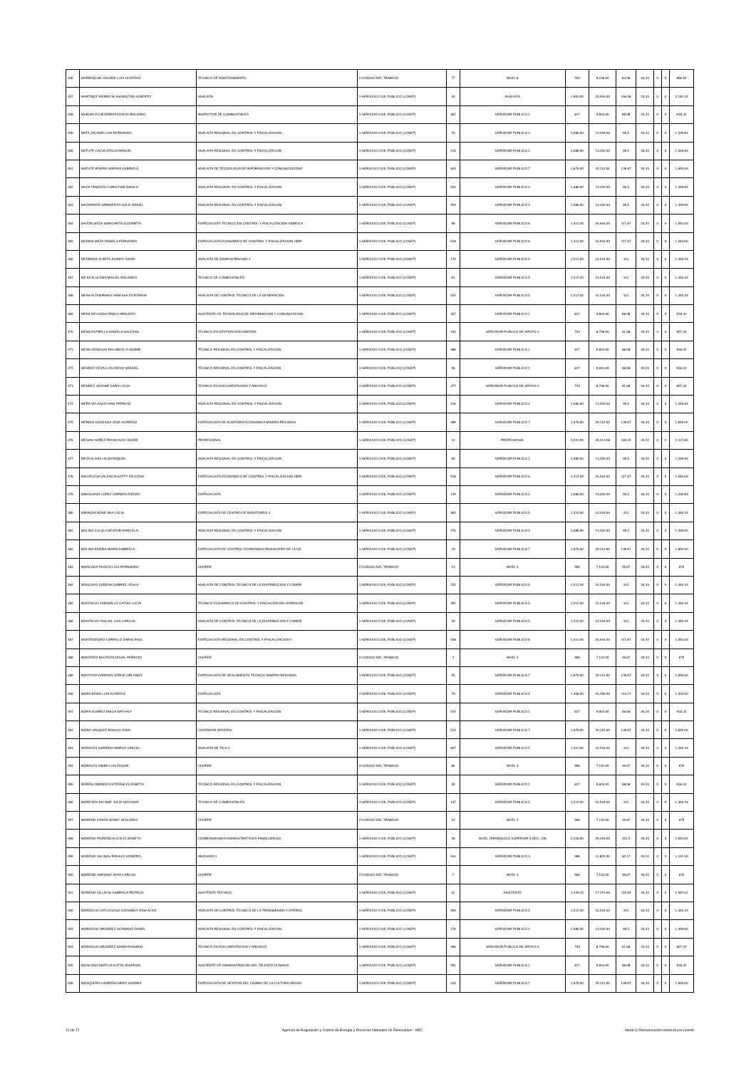| 456 | MARROQUIN JACOME LUIS GUSTAVO | TECNICO DE MANTENIMIENTO | 2-CODIGO DEL TRABAJO | 77 | NIVEL 8 | 763 | 9,156.00 | 63,58 | 33,33 | 0 | 0 | 859,92 |
| 457 | MARTINEZ FIERRO W ASHINGTON ALBERTO | ANALISTA | 1-SERVICIO CIVIL PUBLICO (LOSEP) | 40 | ANALISTA | 1,993.00 | 23,916.00 | 166,08 | 33,33 | 0 | 0 | 2,192.42 |
| 458 | MARURI ECHEVERRIA EDW IN ROLANDO | INSPECTOR DE COMBUSTIBLES | 1-SERVICIO CIVIL PUBLICO (LOSEP) | 361 | SERVIDOR PUBLICO 1 | 817 | 9,804.00 | 68,08 | 33,33 | 0 | 0 | 918,42 |
| 459 | MATA JACOME LUIS FERNANDO | ANALISTA REGIONAL EN CONTROL Y FISCALIZACION | 1-SERVICIO CIVIL PUBLICO (LOSEP) | 76 | SERVIDOR PUBLICO 4 | 1,086.00 | 13,032.00 | 90,5 | 33,33 | 0 | 0 | 1,209.83 |
| 460 | MATUTE CALVA STALIN MANUEL | ANALISTA REGIONAL EN CONTROL Y FISCALIZACION | 1-SERVICIO CIVIL PUBLICO (LOSEP) | 215 | SERVIDOR PUBLICO 4 | 1,086.00 | 13,032.00 | 90,5 | 33,33 | 0 | 0 | 1,209.83 |
| 461 | MATUTE RIVERA SORAYA GABRIELA | ANALISTA DE TECNOLOGIA DE INFORMACION Y COMUNICACIONE | 1-SERVICIO CIVIL PUBLICO (LOSEP) | 603 | SERVIDOR PUBLICO 7 | 1,676.00 | 20,112.00 | 139,67 | 33,33 | 0 | 0 | 1,849.00 |
| 462 | MAZA TANDAZO CHRISTIAM DANILO | ANALISTA REGIONAL EN CONTROL Y FISCALIZACION | 1-SERVICIO CIVIL PUBLICO (LOSEP) | 504 | SERVIDOR PUBLICO 4 | 1,086.00 | 13,032.00 | 90,5 | 33,33 | 0 | 0 | 1,209.83 |
| 463 | MAZAPANTA SARMIENTO GALO DANIEL | ANALISTA REGIONAL EN CONTROL Y FISCALIZACION | 1-SERVICIO CIVIL PUBLICO (LOSEP) | 253 | SERVIDOR PUBLICO 4 | 1,086.00 | 13,032.00 | 90,5 | 33,33 | 0 | 0 | 1,209.83 |
| 464 | MAZON MEZA MARGARITA ELIZABETH | ESPECIALISTA TECNICO EN CONTROL Y FISCALIZACION HIDROCA | 1-SERVICIO CIVIL PUBLICO (LOSEP) | 98 | SERVIDOR PUBLICO 6 | 1,412.00 | 16,944.00 | 117,67 | 33,33 | 0 | 0 | 1,563.00 |
| 465 | MEDINA MEZA DANIELA FERNANDA | ESPECIALISTA ECONOMICO DE CONTROL Y FISCALIZACION HIDR | 1-SERVICIO CIVIL PUBLICO (LOSEP) | 519 | SERVIDOR PUBLICO 6 | 1,412.00 | 16,944.00 | 117,67 | 33,33 | 0 | 0 | 1,563.00 |
| 466 | MEDRANO ZURITA JHONNY DAVID | ANALISTA DE ADMINISTRACION 2 | 1-SERVICIO CIVIL PUBLICO (LOSEP) | 170 | SERVIDOR PUBLICO 5 | 1,212.00 | 14,544.00 | 101 | 33,33 | 0 | 0 | 1,346.33 |
| 467 | MEJIA ALULEMA MIGUEL ROLANDO | TECNICO DE COMBUSTIBLES | 1-SERVICIO CIVIL PUBLICO (LOSEP) | 91 | SERVIDOR PUBLICO 5 | 1,212.00 | 14,544.00 | 101 | 33,33 | 0 | 0 | 1,346.33 |
| 468 | MENA ALTAMIRANO VANESSA ESTEFANIA | ANALISTA DE CONTROL TECNICO DE LA GENERACION | 1-SERVICIO CIVIL PUBLICO (LOSEP) | 552 | SERVIDOR PUBLICO 5 | 1,212.00 | 14,544.00 | 101 | 33,33 | 0 | 0 | 1,346.33 |
| 469 | MENA DELGADO PABLO ARNULFO | ASISTENTE DE TECNOLOGIA DE INFORMACION Y COMUNICACION | 1-SERVICIO CIVIL PUBLICO (LOSEP) | 357 | SERVIDOR PUBLICO 1 | 817 | 9,804.00 | 68,08 | 33,33 | 0 | 0 | 918,42 |
| 470 | MENA ESTRELLA DANIELA SOLEDAD | TECNICO EN GESTION DOCUMENTAL | 1-SERVICIO CIVIL PUBLICO (LOSEP) | 234 | SERVIDOR PUBLICO DE APOYO 4 | 733 | 8,796.00 | 61,08 | 33,33 | 0 | 0 | 827,42 |
| 471 | MENA VENEGAS ROLANDO VLADIMIR | TECNICO REGIONAL EN CONTROL Y FISCALIZACION | 1-SERVICIO CIVIL PUBLICO (LOSEP) | 489 | SERVIDOR PUBLICO 1 | 817 | 9,804.00 | 68,08 | 33,33 | 0 | 0 | 918,42 |
| 472 | MENDEZ CEVALLOS DIEGO MANUEL | TECNICO REGIONAL EN CONTROL Y FISCALIZACION | 1-SERVICIO CIVIL PUBLICO (LOSEP) | 36 | SERVIDOR PUBLICO 1 | 817 | 9,804.00 | 68,08 | 33,33 | 0 | 0 | 918,42 |
| 473 | MENDEZ JACOME SARA LUCIA | TECNICO EN DOCUMENTACION Y ARCHIVO | 1-SERVICIO CIVIL PUBLICO (LOSEP) | 477 | SERVIDOR PUBLICO DE APOYO 4 | 733 | 8,796.00 | 61,08 | 33,33 | 0 | 0 | 827,42 |
| 474 | MERA VELASCO IVAN PATRICIO | ANALISTA REGIONAL EN CONTROL Y FISCALIZACION | 1-SERVICIO CIVIL PUBLICO (LOSEP) | 216 | SERVIDOR PUBLICO 4 | 1,086.00 | 13,032.00 | 90,5 | 33,33 | 0 | 0 | 1,209.83 |
| 475 | MERINO GONZAGA JOSE ALFREDO | ESPECIALISTA DE AUDITORIA ECONOMICA MINERA REGIONAL | 1-SERVICIO CIVIL PUBLICO (LOSEP) | 289 | SERVIDOR PUBLICO 7 | 1,676.00 | 20,112.00 | 139,67 | 33,33 | 0 | 0 | 1,849.00 |
| 476 | MESIAS NUÑEZ FRANCISCO JAVIER | PROFESIONAL | 1-SERVICIO CIVIL PUBLICO (LOSEP) | 12 | PROFESIONAL | 2,201.09 | 26,413.08 | 183,42 | 33,33 | 0 | 0 | 2,417.85 |
| 477 | MEZA ALDAS HILDA RAQUEL | ANALISTA REGIONAL EN CONTROL Y FISCALIZACION | 1-SERVICIO CIVIL PUBLICO (LOSEP) | 69 | SERVIDOR PUBLICO 4 | 1,086.00 | 13,032.00 | 90,5 | 33,33 | 0 | 0 | 1,209.83 |
| 478 | MICHELENA VALENCIA KATTY AZUCENA | ESPECIALISTA ECONOMICO DE CONTROL Y FISCALIZACION HIDR | 1-SERVICIO CIVIL PUBLICO (LOSEP) | 518 | SERVIDOR PUBLICO 6 | 1,412.00 | 16,944.00 | 117,67 | 33,33 | 0 | 0 | 1,563.00 |
| 479 | MINIGUANO LOPEZ CARMEN PIEDAD | ESPECIALISTA | 1-SERVICIO CIVIL PUBLICO (LOSEP) | 149 | SERVIDOR PUBLICO 4 | 1,086.00 | 13,032.00 | 90,5 | 33,33 | 0 | 0 | 1,209.83 |
| 480 | MIRANDA BONE ANA LUCIA | ESPECIALISTA DE CENTRO DE MONITOREO 2 | 1-SERVICIO CIVIL PUBLICO (LOSEP) | 383 | SERVIDOR PUBLICO 5 | 1,212.00 | 14,544.00 | 101 | 33,33 | 0 | 0 | 1,346.33 |
| 481 | MOLINA CULQUI NESTOR MARCELO | ANALISTA REGIONAL EN CONTROL Y FISCALIZACION | 1-SERVICIO CIVIL PUBLICO (LOSEP) | 275 | SERVIDOR PUBLICO 4 | 1,086.00 | 13,032.00 | 90,5 | 33,33 | 0 | 0 | 1,209.83 |
| 482 | MOLINA RIVERA MARIA GABRIELA | ESPECIALISTA DE CONTROL ECONOMICO FINANCIERO DE LA GE | 1-SERVICIO CIVIL PUBLICO (LOSEP) | 19 | SERVIDOR PUBLICO 7 | 1,676.00 | 20,112.00 | 139,67 | 33,33 | 0 | 0 | 1,849.00 |
| 483 | MONCADA TINOCO LUIS FERNANDO | CHOFER | 2-CODIGO DEL TRABAJO | 13 | NIVEL 3 | 596 | 7,152.00 | 49,67 | 33,33 | 0 | 0 | 679 |
| 484 | MONCAYO CADENA GABRIEL JESUS | ANALISTA DE CONTROL TECNICO DE LA DISTRIBUCION Y COMER | 1-SERVICIO CIVIL PUBLICO (LOSEP) | 152 | SERVIDOR PUBLICO 5 | 1,212.00 | 14,544.00 | 101 | 33,33 | 0 | 0 | 1,346.33 |
| 485 | MONTALVO JARAMILLO CATHIA LUCIA | TECNICO ECONOMICO DE CONTROL Y FISCALIZACION HIDROCAR | 1-SERVICIO CIVIL PUBLICO (LOSEP) | 392 | SERVIDOR PUBLICO 5 | 1,212.00 | 14,544.00 | 101 | 33,33 | 0 | 0 | 1,346.33 |
| 486 | MONTALVO YAGUAL LUIS CARLOS | ANALISTA DE CONTROL TECNICO DE LA DISTRIBUCION Y COMER | 1-SERVICIO CIVIL PUBLICO (LOSEP) | 34 | SERVIDOR PUBLICO 5 | 1,212.00 | 14,544.00 | 101 | 33,33 | 0 | 0 | 1,346.33 |
| 487 | MONTENEGRO CARRILLO DARIO RAUL | ESPECIALISTA REGIONAL EN CONTROL Y FISCALIZACION 1 | 1-SERVICIO CIVIL PUBLICO (LOSEP) | 528 | SERVIDOR PUBLICO 6 | 1,412.00 | 16,944.00 | 117,67 | 33,33 | 0 | 0 | 1,563.00 |
| 488 | MONTERO BAUTISTA DUVAL PATRICIO | CHOFER | 2-CODIGO DEL TRABAJO | 4 | NIVEL 3 | 596 | 7,152.00 | 49,67 | 33,33 | 0 | 0 | 679 |
| 489 | MONTOYA CARRION JORGE ORLANDO | ESPECIALISTA DE SEGUIMIENTO TECNICO MINERO REGIONAL | 1-SERVICIO CIVIL PUBLICO (LOSEP) | 55 | SERVIDOR PUBLICO 7 | 1,676.00 | 20,112.00 | 139,67 | 33,33 | 0 | 0 | 1,849.00 |
| 490 | MORA RIVAS LUIS ALFREDO | ESPECIALISTA | 1-SERVICIO CIVIL PUBLICO (LOSEP) | 79 | SERVIDOR PUBLICO 5 | 1,358.00 | 16,296.00 | 113,17 | 33,33 | 0 | 0 | 1,504.50 |
| 491 | MORA SUAREZ EMILIA NATHALY | TECNICO REGIONAL EN CONTROL Y FISCALIZACION | 1-SERVICIO CIVIL PUBLICO (LOSEP) | 542 | SERVIDOR PUBLICO 1 | 817 | 9,804.00 | 68,08 | 33,33 | 0 | 0 | 918,42 |
| 492 | MORA VASQUEZ BOSCO LENIN | CONTADOR GENERAL | 1-SERVICIO CIVIL PUBLICO (LOSEP) | 512 | SERVIDOR PUBLICO 7 | 1,676.00 | 20,112.00 | 139,67 | 33,33 | 0 | 0 | 1,849.00 |
| 493 | MORALES GARRIDO MARCO VINICIO | ANALISTA DE TICS 2 | 1-SERVICIO CIVIL PUBLICO (LOSEP) | 607 | SERVIDOR PUBLICO 5 | 1,212.00 | 14,544.00 | 101 | 33,33 | 0 | 0 | 1,346.33 |
| 494 | MORALES SIMBA LUIS EDGAR | CHOFER | 2-CODIGO DEL TRABAJO | 84 | NIVEL 3 | 596 | 7,152.00 | 49,67 | 33,33 | 0 | 0 | 679 |
| 495 | MORAN OBANDO ESTEFANI ELIZABETH | TECNICO REGIONAL EN CONTROL Y FISCALIZACION | 1-SERVICIO CIVIL PUBLICO (LOSEP) | 35 | SERVIDOR PUBLICO 1 | 817 | 9,804.00 | 68,08 | 33,33 | 0 | 0 | 918,42 |
| 496 | MOREJON JACOME JULIO GEOVANY | TECNICO DE COMBUSTIBLES | 1-SERVICIO CIVIL PUBLICO (LOSEP) | 137 | SERVIDOR PUBLICO 5 | 1,212.00 | 14,544.00 | 101 | 33,33 | 0 | 0 | 1,346.33 |
| 497 | MORENO CONZA JONNY SEGUNDO | CHOFER | 2-CODIGO DEL TRABAJO | 24 | NIVEL 3 | 596 | 7,152.00 | 49,67 | 33,33 | 0 | 0 | 679 |
| 498 | MORENO PAZMIÑO ALICIA ELIZABETH | COORDINADOR/A ADMINISTRATIVO/A FINANCIERO/A | 1-SERVICIO CIVIL PUBLICO (LOSEP) | 30 | NIVEL JERARQUICO SUPERIOR 3 DEC. 135 | 2,418.00 | 29,016.00 | 201,5 | 33,33 | 0 | 0 | 2,652.83 |
| 499 | MORENO SALINAS RONALD HOMERO | ABOGADO 1 | 1-SERVICIO CIVIL PUBLICO (LOSEP) | 544 | SERVIDOR PUBLICO 3 | 986 | 11,832.00 | 82,17 | 33,33 | 0 | 0 | 1,101.50 |
| 500 | MORENO SORIANO JEAN CARLOS | CHOFER | 2-CODIGO DEL TRABAJO | 7 | NIVEL 3 | 596 | 7,152.00 | 49,67 | 33,33 | 0 | 0 | 679 |
| 501 | MORENO VILLACIS GABRIELA PATRICIA | ASISTENTE TECNICO | 1-SERVICIO CIVIL PUBLICO (LOSEP) | 61 | ASISTENTE | 1,439.33 | 17,271.96 | 119,94 | 33,33 | 0 | 0 | 1,592.61 |
| 502 | MOROCHO CATUCUAGO GIOVANNY OSW ALDO | ANALISTA DE CONTROL TECNICO DE LA TRANSMISION Y OPERAC | 1-SERVICIO CIVIL PUBLICO (LOSEP) | 200 | SERVIDOR PUBLICO 5 | 1,212.00 | 14,544.00 | 101 | 33,33 | 0 | 0 | 1,346.33 |
| 503 | MOROCHO ORDOÑEZ HOSMANY DANIEL | ANALISTA REGIONAL EN CONTROL Y FISCALIZACION | 1-SERVICIO CIVIL PUBLICO (LOSEP) | 176 | SERVIDOR PUBLICO 4 | 1,086.00 | 13,032.00 | 90,5 | 33,33 | 0 | 0 | 1,209.83 |
| 504 | MOROCHO ORDOÑEZ MARIA ROSARIO | TECNICO EN DOCUMENTACION Y ARCHIVO | 1-SERVICIO CIVIL PUBLICO (LOSEP) | 296 | SERVIDOR PUBLICO DE APOYO 4 | 733 | 8,796.00 | 61,08 | 33,33 | 0 | 0 | 827,42 |
| 505 | MOSCOSO MATEUS KATYA JOSEFINA | ASISTENTE DE ADMINISTRACIÓN DEL TALENTO HUMANO | 1-SERVICIO CIVIL PUBLICO (LOSEP) | 591 | SERVIDOR PUBLICO 1 | 817 | 9,804.00 | 68,08 | 33,33 | 0 | 0 | 918,42 |
| 506 | MOSQUERA CAMPAÑA MERY SANDRA | ESPECIALISTA DE GESTION DEL CAMBIO DE LA CULTURA ORGAN | 1-SERVICIO CIVIL PUBLICO (LOSEP) | 410 | SERVIDOR PUBLICO 7 | 1,676.00 | 20,112.00 | 139,67 | 33,33 | 0 | 0 | 1,849.00 |
10 de 17 Agencia de Regulación y Control de Energía y Recursos Naturales no Renovables - ARC literal c) Remuneración mensual por puesto